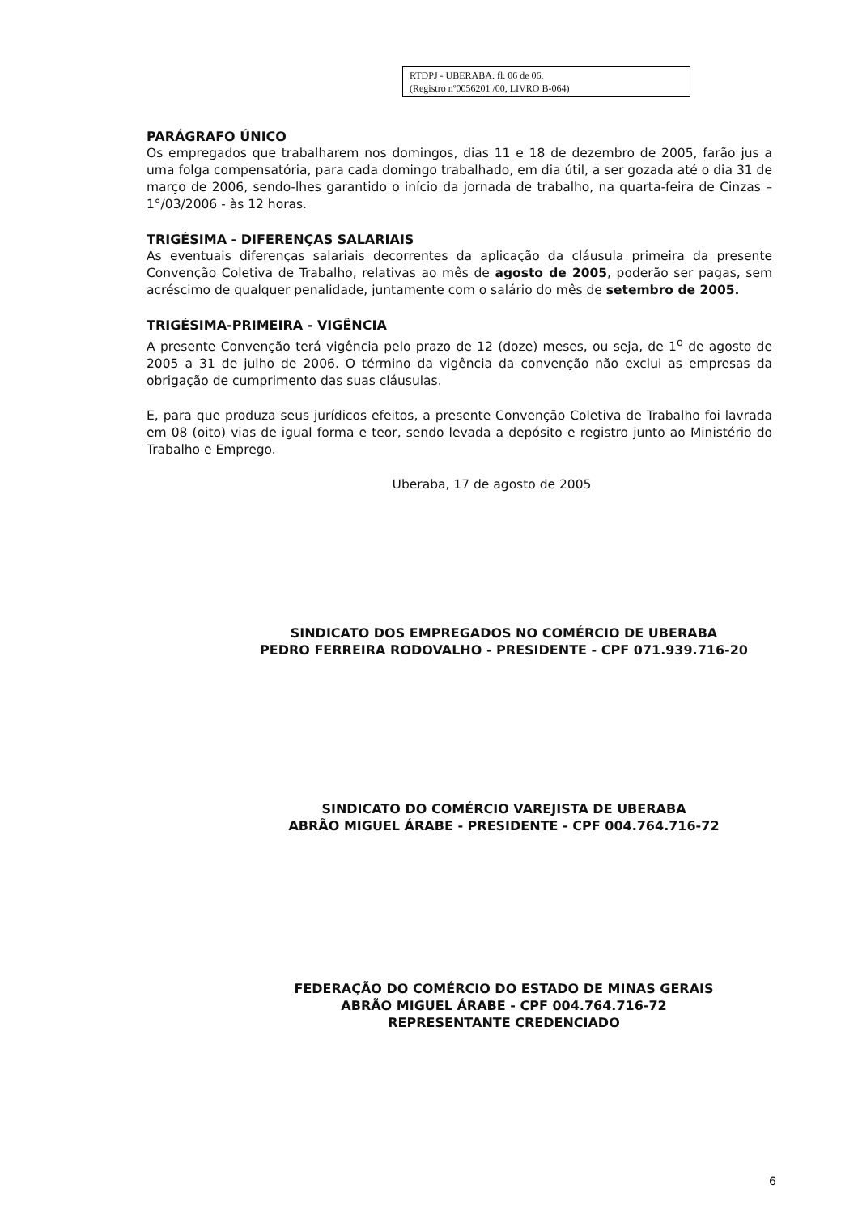RTDPJ - UBERABA. fl. 06 de 06.
(Registro nº0056201 /00, LIVRO B-064)
PARÁGRAFO ÚNICO
Os empregados que trabalharem nos domingos, dias 11 e 18 de dezembro de 2005, farão jus a uma folga compensatória, para cada domingo trabalhado, em dia útil, a ser gozada até o dia 31 de março de 2006, sendo-lhes garantido o início da jornada de trabalho, na quarta-feira de Cinzas – 1°/03/2006 - às 12 horas.
TRIGÉSIMA - DIFERENÇAS SALARIAIS
As eventuais diferenças salariais decorrentes da aplicação da cláusula primeira da presente Convenção Coletiva de Trabalho, relativas ao mês de agosto de 2005, poderão ser pagas, sem acréscimo de qualquer penalidade, juntamente com o salário do mês de setembro de 2005.
TRIGÉSIMA-PRIMEIRA - VIGÊNCIA
A presente Convenção terá vigência pelo prazo de 12 (doze) meses, ou seja, de 1<sup>o</sup> de agosto de 2005 a 31 de julho de 2006. O término da vigência da convenção não exclui as empresas da obrigação de cumprimento das suas cláusulas.
E, para que produza seus jurídicos efeitos, a presente Convenção Coletiva de Trabalho foi lavrada em 08 (oito) vias de igual forma e teor, sendo levada a depósito e registro junto ao Ministério do Trabalho e Emprego.
Uberaba, 17 de agosto de 2005
SINDICATO DOS EMPREGADOS NO COMÉRCIO DE UBERABA
PEDRO FERREIRA RODOVALHO - PRESIDENTE - CPF 071.939.716-20
SINDICATO DO COMÉRCIO VAREJISTA DE UBERABA
ABRÃO MIGUEL ÁRABE - PRESIDENTE - CPF 004.764.716-72
FEDERAÇÃO DO COMÉRCIO DO ESTADO DE MINAS GERAIS
ABRÃO MIGUEL ÁRABE - CPF 004.764.716-72
REPRESENTANTE CREDENCIADO
6